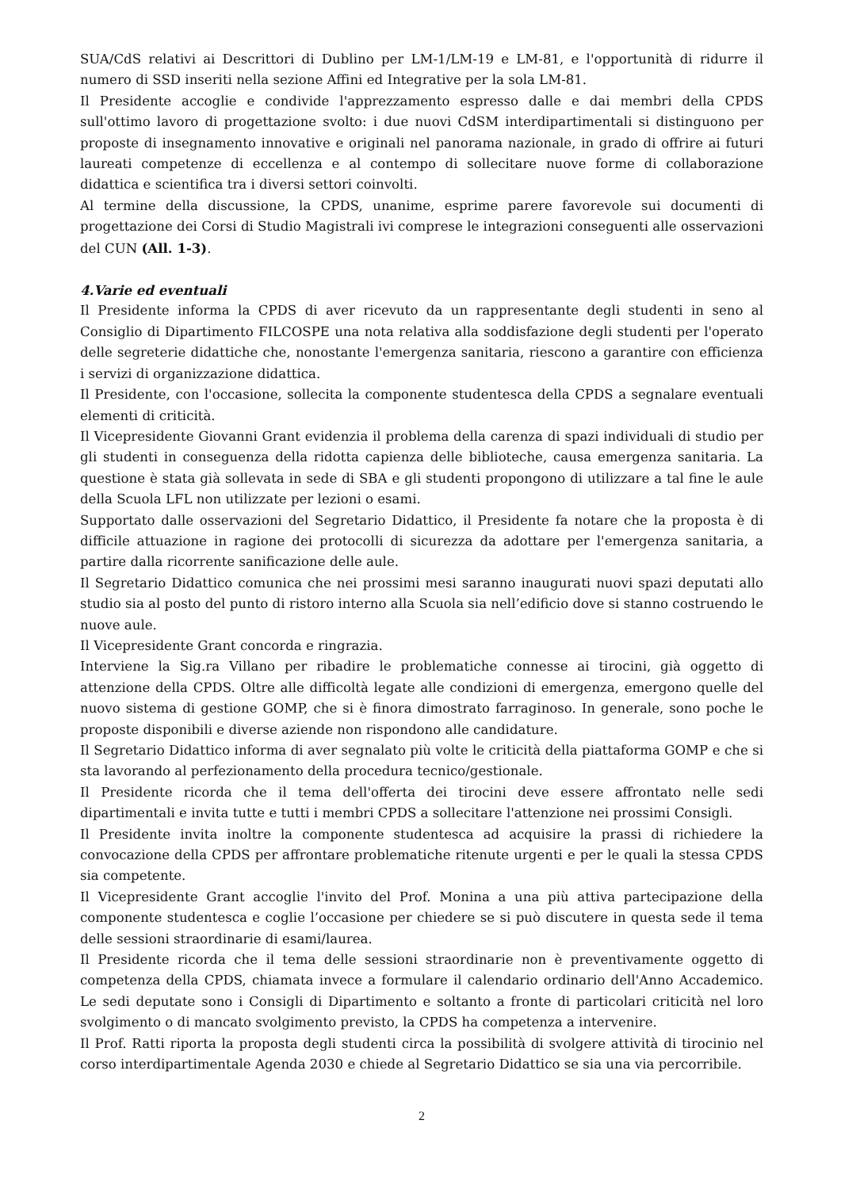SUA/CdS relativi ai Descrittori di Dublino per LM-1/LM-19 e LM-81, e l'opportunità di ridurre il numero di SSD inseriti nella sezione Affini ed Integrative per la sola LM-81.
Il Presidente accoglie e condivide l'apprezzamento espresso dalle e dai membri della CPDS sull'ottimo lavoro di progettazione svolto: i due nuovi CdSM interdipartimentali si distinguono per proposte di insegnamento innovative e originali nel panorama nazionale, in grado di offrire ai futuri laureati competenze di eccellenza e al contempo di sollecitare nuove forme di collaborazione didattica e scientifica tra i diversi settori coinvolti.
Al termine della discussione, la CPDS, unanime, esprime parere favorevole sui documenti di progettazione dei Corsi di Studio Magistrali ivi comprese le integrazioni conseguenti alle osservazioni del CUN (All. 1-3).
4.Varie ed eventuali
Il Presidente informa la CPDS di aver ricevuto da un rappresentante degli studenti in seno al Consiglio di Dipartimento FILCOSPE una nota relativa alla soddisfazione degli studenti per l'operato delle segreterie didattiche che, nonostante l'emergenza sanitaria, riescono a garantire con efficienza i servizi di organizzazione didattica.
Il Presidente, con l'occasione, sollecita la componente studentesca della CPDS a segnalare eventuali elementi di criticità.
Il Vicepresidente Giovanni Grant evidenzia il problema della carenza di spazi individuali di studio per gli studenti in conseguenza della ridotta capienza delle biblioteche, causa emergenza sanitaria. La questione è stata già sollevata in sede di SBA e gli studenti propongono di utilizzare a tal fine le aule della Scuola LFL non utilizzate per lezioni o esami.
Supportato dalle osservazioni del Segretario Didattico, il Presidente fa notare che la proposta è di difficile attuazione in ragione dei protocolli di sicurezza da adottare per l'emergenza sanitaria, a partire dalla ricorrente sanificazione delle aule.
Il Segretario Didattico comunica che nei prossimi mesi saranno inaugurati nuovi spazi deputati allo studio sia al posto del punto di ristoro interno alla Scuola sia nell’edificio dove si stanno costruendo le nuove aule.
Il Vicepresidente Grant concorda e ringrazia.
Interviene la Sig.ra Villano per ribadire le problematiche connesse ai tirocini, già oggetto di attenzione della CPDS. Oltre alle difficoltà legate alle condizioni di emergenza, emergono quelle del nuovo sistema di gestione GOMP, che si è finora dimostrato farraginoso. In generale, sono poche le proposte disponibili e diverse aziende non rispondono alle candidature.
Il Segretario Didattico informa di aver segnalato più volte le criticità della piattaforma GOMP e che si sta lavorando al perfezionamento della procedura tecnico/gestionale.
Il Presidente ricorda che il tema dell'offerta dei tirocini deve essere affrontato nelle sedi dipartimentali e invita tutte e tutti i membri CPDS a sollecitare l'attenzione nei prossimi Consigli.
Il Presidente invita inoltre la componente studentesca ad acquisire la prassi di richiedere la convocazione della CPDS per affrontare problematiche ritenute urgenti e per le quali la stessa CPDS sia competente.
Il Vicepresidente Grant accoglie l'invito del Prof. Monina a una più attiva partecipazione della componente studentesca e coglie l’occasione per chiedere se si può discutere in questa sede il tema delle sessioni straordinarie di esami/laurea.
Il Presidente ricorda che il tema delle sessioni straordinarie non è preventivamente oggetto di competenza della CPDS, chiamata invece a formulare il calendario ordinario dell'Anno Accademico. Le sedi deputate sono i Consigli di Dipartimento e soltanto a fronte di particolari criticità nel loro svolgimento o di mancato svolgimento previsto, la CPDS ha competenza a intervenire.
Il Prof. Ratti riporta la proposta degli studenti circa la possibilità di svolgere attività di tirocinio nel corso interdipartimentale Agenda 2030 e chiede al Segretario Didattico se sia una via percorribile.
2